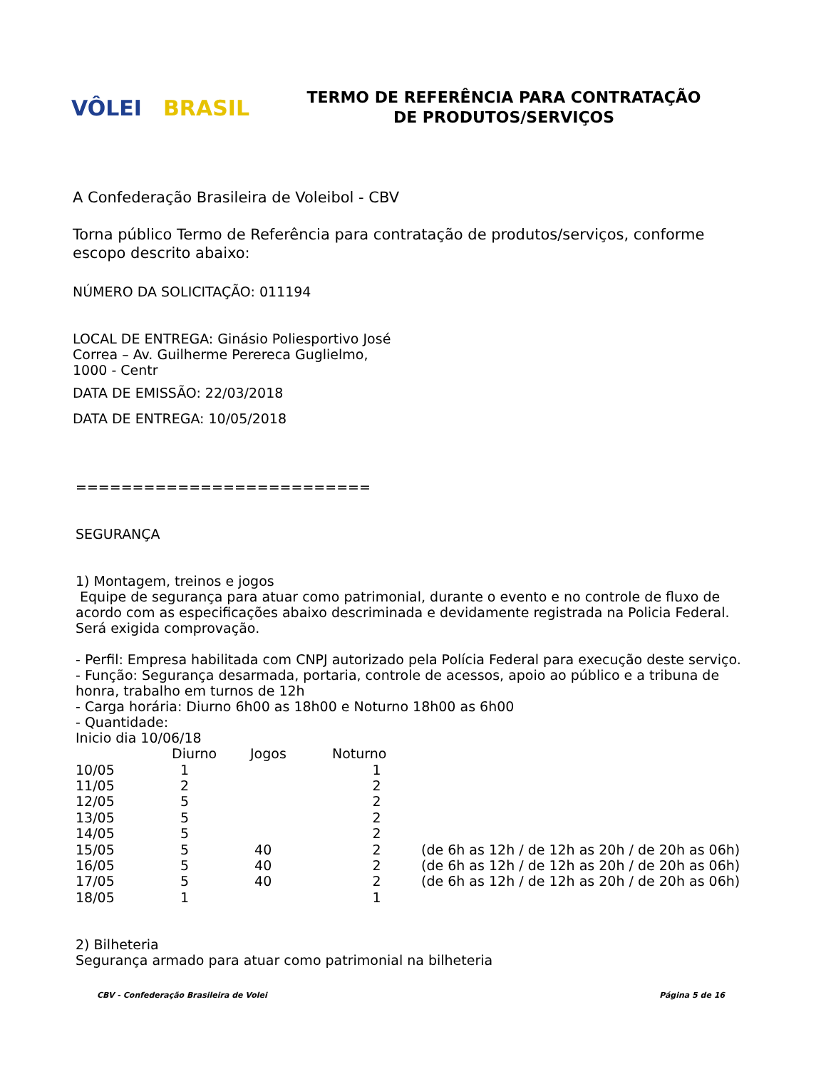VÔLEI BRASIL
TERMO DE REFERÊNCIA PARA CONTRATAÇÃO
DE PRODUTOS/SERVIÇOS
A Confederação Brasileira de Voleibol - CBV
Torna público Termo de Referência para contratação de produtos/serviços, conforme escopo descrito abaixo:
NÚMERO DA SOLICITAÇÃO: 011194
LOCAL DE ENTREGA: Ginásio Poliesportivo José
Correa – Av. Guilherme Perereca Guglielmo,
1000 - Centr
DATA DE EMISSÃO: 22/03/2018
DATA DE ENTREGA: 10/05/2018
==========================
SEGURANÇA
1) Montagem, treinos e jogos
Equipe de segurança para atuar como patrimonial, durante o evento e no controle de fluxo de acordo com as especificações abaixo descriminada e devidamente registrada na Policia Federal. Será exigida comprovação.
- Perfil: Empresa habilitada com CNPJ autorizado pela Polícia Federal para execução deste serviço.
- Função: Segurança desarmada, portaria, controle de acessos, apoio ao público e a tribuna de honra, trabalho em turnos de 12h
- Carga horária: Diurno 6h00 as 18h00 e Noturno 18h00 as 6h00
- Quantidade:
Inicio dia 10/06/18
| | Diurno | Jogos | Noturno | |
| --- | --- | --- | --- | --- |
| 10/05 | 1 | | 1 | |
| 11/05 | 2 | | 2 | |
| 12/05 | 5 | | 2 | |
| 13/05 | 5 | | 2 | |
| 14/05 | 5 | | 2 | |
| 15/05 | 5 | 40 | 2 | (de 6h as 12h / de 12h as 20h / de 20h as 06h) |
| 16/05 | 5 | 40 | 2 | (de 6h as 12h / de 12h as 20h / de 20h as 06h) |
| 17/05 | 5 | 40 | 2 | (de 6h as 12h / de 12h as 20h / de 20h as 06h) |
| 18/05 | 1 | | 1 | |
2) Bilheteria
Segurança armado para atuar como patrimonial na bilheteria
CBV - Confederação Brasileira de Volei Página 5 de 16